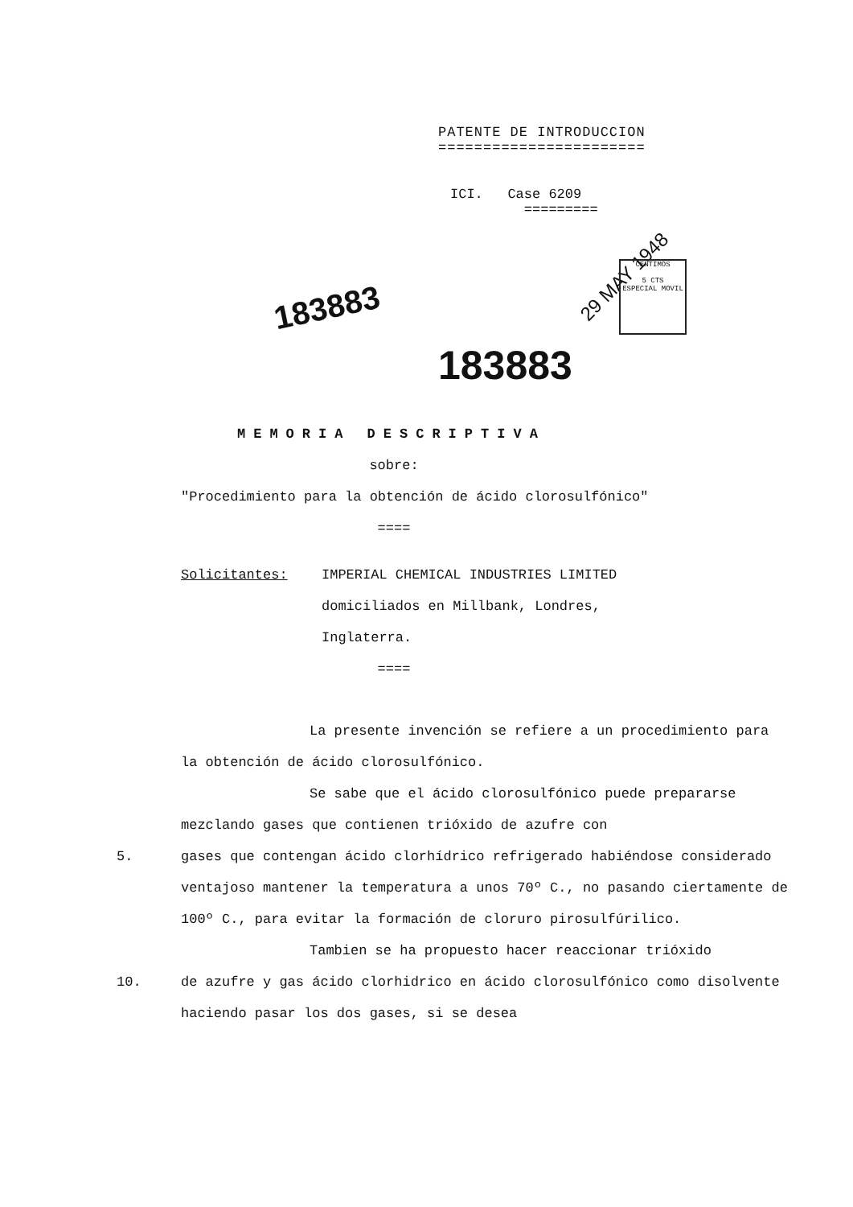PATENTE DE INTRODUCCION
=======================
ICI. Case 6209
=========
183883
29 MAY 1948
CENTIMOS
5 CTS
ESPECIAL MOVIL
183883
MEMORIA DESCRIPTIVA
sobre:
"Procedimiento para la obtención de ácido clorosulfónico"
====
Solicitantes: IMPERIAL CHEMICAL INDUSTRIES LIMITED
domiciliados en Millbank, Londres,
Inglaterra.
====
La presente invención se refiere a un procedimiento para la obtención de ácido clorosulfónico.
Se sabe que el ácido clorosulfónico puede prepararse mezclando gases que contienen trióxido de azufre con
5. gases que contengan ácido clorhídrico refrigerado habiéndose considerado ventajoso mantener la temperatura a unos 70º C., no pasando ciertamente de 100º C., para evitar la formación de cloruro pirosulfúrilico.
Tambien se ha propuesto hacer reaccionar trióxido
10. de azufre y gas ácido clorhidrico en ácido clorosulfónico como disolvente haciendo pasar los dos gases, si se desea